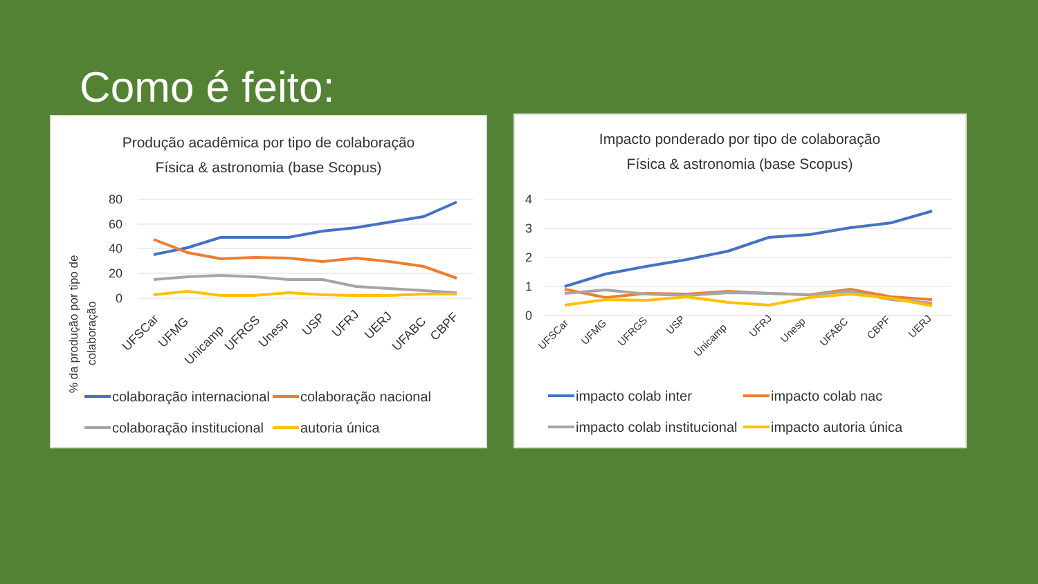Como é feito:
Produção acadêmica por tipo de colaboração
Física & astronomia (base Scopus)
% da produção por tipo de
colaboração
80
60
40
20
0
UFSCar
UFMG
Unicamp
UFRGS
Unesp
USP
UFRJ
UERJ
UFABC
CBPF
colaboração internacional
colaboração nacional
colaboração institucional
autoria única
Impacto ponderado por tipo de colaboração
Física & astronomia (base Scopus)
4
3
2
1
0
UFSCar
UFMG
UFRGS
USP
Unicamp
UFRJ
Unesp
UFABC
CBPF
UERJ
impacto colab inter
impacto colab nac
impacto colab institucional
impacto autoria única